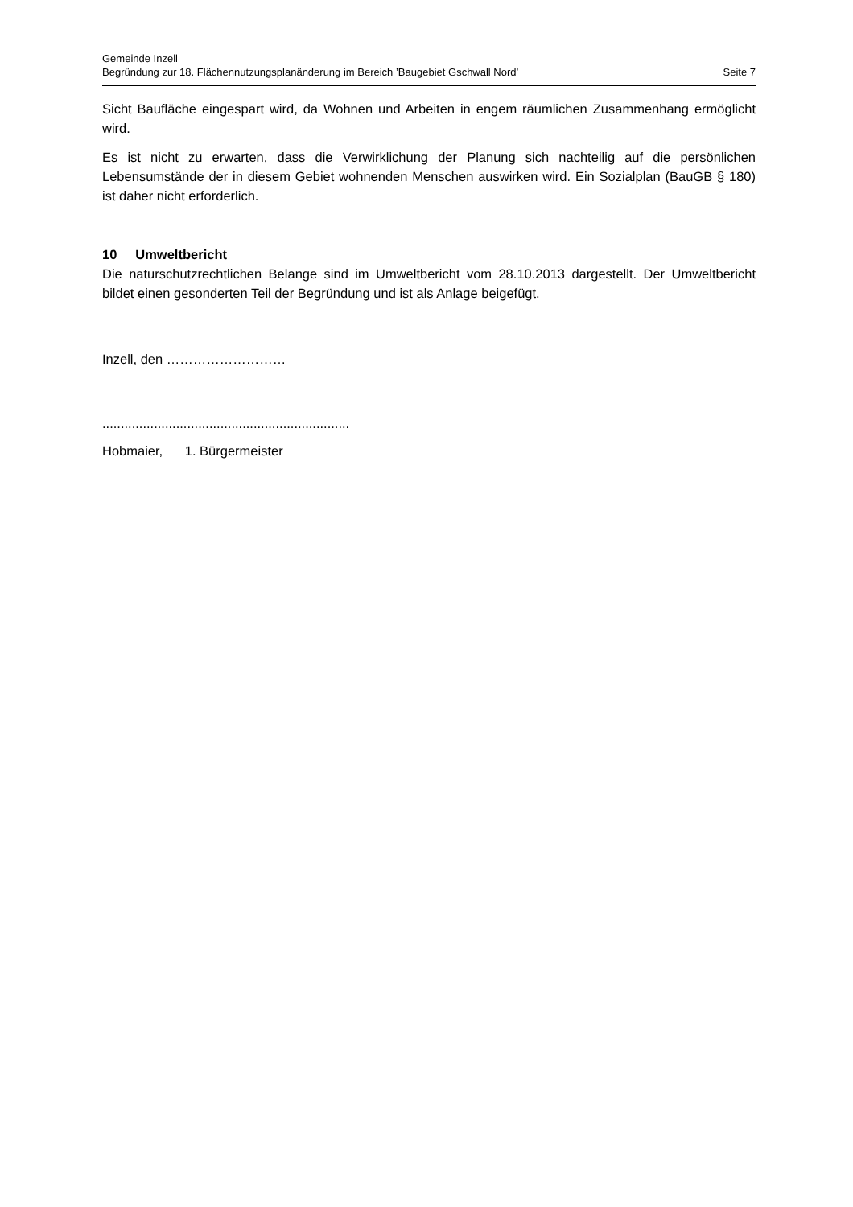Gemeinde Inzell
Begründung zur 18. Flächennutzungsplanänderung im Bereich ’Baugebiet Gschwall Nord’ Seite 7
Sicht Baufläche eingespart wird, da Wohnen und Arbeiten in engem räumlichen Zusammenhang ermöglicht wird.
Es ist nicht zu erwarten, dass die Verwirklichung der Planung sich nachteilig auf die persönlichen Lebensumstände der in diesem Gebiet wohnenden Menschen auswirken wird. Ein Sozialplan (BauGB § 180) ist daher nicht erforderlich.
10 Umweltbericht
Die naturschutzrechtlichen Belange sind im Umweltbericht vom 28.10.2013 dargestellt. Der Umweltbericht bildet einen gesonderten Teil der Begründung und ist als Anlage beigefügt.
Inzell, den ………………………
...................................................................
Hobmaier, 1. Bürgermeister